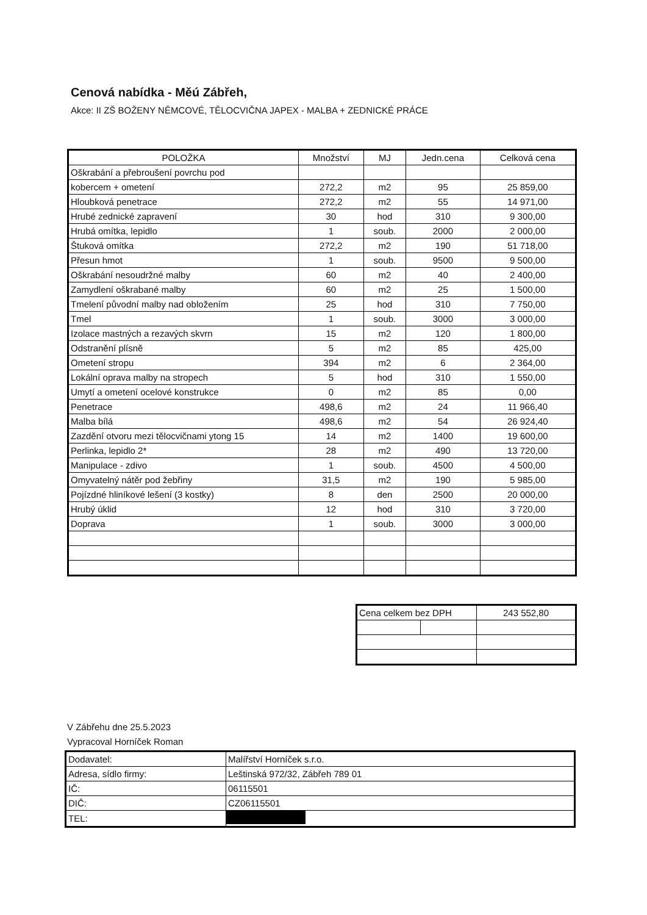Cenová nabídka - Měú Zábřeh,
Akce: II ZŠ BOŽENY NĚMCOVÉ, TĚLOCVIČNA JAPEX - MALBA + ZEDNICKÉ PRÁCE
| POLOŽKA | Množství | MJ | Jedn.cena | Celková cena |
| --- | --- | --- | --- | --- |
| Oškrabání a přebroušení povrchu pod | | | | |
| kobercem + ometení | 272,2 | m2 | 95 | 25 859,00 |
| Hloubková penetrace | 272,2 | m2 | 55 | 14 971,00 |
| Hrubé zednické zapravení | 30 | hod | 310 | 9 300,00 |
| Hrubá omítka, lepidlo | 1 | soub. | 2000 | 2 000,00 |
| Štuková omítka | 272,2 | m2 | 190 | 51 718,00 |
| Přesun hmot | 1 | soub. | 9500 | 9 500,00 |
| Oškrabání nesoudržné malby | 60 | m2 | 40 | 2 400,00 |
| Zamydlení oškrabané malby | 60 | m2 | 25 | 1 500,00 |
| Tmelení původní malby nad obložením | 25 | hod | 310 | 7 750,00 |
| Tmel | 1 | soub. | 3000 | 3 000,00 |
| Izolace mastných a rezavých skvrn | 15 | m2 | 120 | 1 800,00 |
| Odstranění plísně | 5 | m2 | 85 | 425,00 |
| Ometení stropu | 394 | m2 | 6 | 2 364,00 |
| Lokální oprava malby na stropech | 5 | hod | 310 | 1 550,00 |
| Umytí a ometení ocelové konstrukce | 0 | m2 | 85 | 0,00 |
| Penetrace | 498,6 | m2 | 24 | 11 966,40 |
| Malba bílá | 498,6 | m2 | 54 | 26 924,40 |
| Zazdění otvoru mezi tělocvičnami ytong 15 | 14 | m2 | 1400 | 19 600,00 |
| Perlinka, lepidlo 2* | 28 | m2 | 490 | 13 720,00 |
| Manipulace - zdivo | 1 | soub. | 4500 | 4 500,00 |
| Omyvatelný nátěr pod žebřiny | 31,5 | m2 | 190 | 5 985,00 |
| Pojízdné hliníkové lešení (3 kostky) | 8 | den | 2500 | 20 000,00 |
| Hrubý úklid | 12 | hod | 310 | 3 720,00 |
| Doprava | 1 | soub. | 3000 | 3 000,00 |
| Cena celkem bez DPH | | 243 552,80 |
V Zábřehu dne 25.5.2023
Vypracoval Horníček Roman
| Dodavatel: | Malířství Horníček s.r.o. |
| Adresa, sídlo firmy: | Leštinská 972/32, Zábřeh 789 01 |
| IČ: | 06115501 |
| DIČ: | CZ06115501 |
| TEL: | |